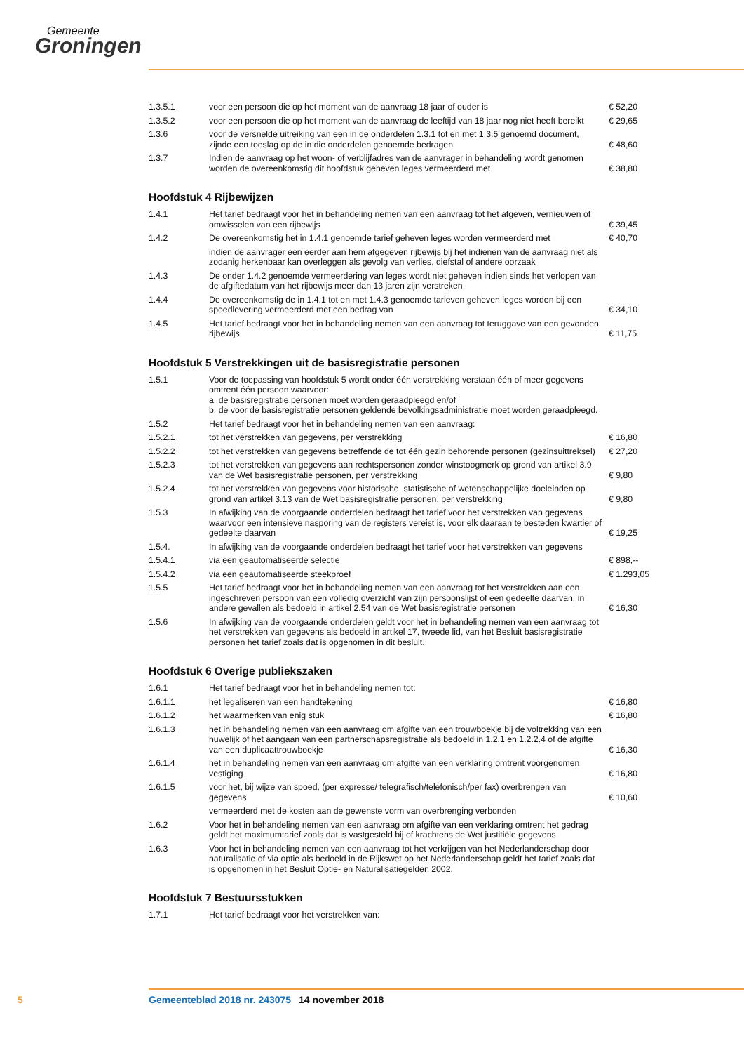Gemeente
Groningen
| 1.3.5.1 | voor een persoon die op het moment van de aanvraag 18 jaar of ouder is | € 52,20 |
| 1.3.5.2 | voor een persoon die op het moment van de aanvraag de leeftijd van 18 jaar nog niet heeft bereikt | € 29,65 |
| 1.3.6 | voor de versnelde uitreiking van een in de onderdelen 1.3.1 tot en met 1.3.5 genoemd document, zijnde een toeslag op de in die onderdelen genoemde bedragen | € 48,60 |
| 1.3.7 | Indien de aanvraag op het woon- of verblijfadres van de aanvrager in behandeling wordt genomen worden de overeenkomstig dit hoofdstuk geheven leges vermeerderd met | € 38,80 |
Hoofdstuk 4 Rijbewijzen
| 1.4.1 | Het tarief bedraagt voor het in behandeling nemen van een aanvraag tot het afgeven, vernieuwen of omwisselen van een rijbewijs | € 39,45 |
| 1.4.2 | De overeenkomstig het in 1.4.1 genoemde tarief geheven leges worden vermeerderd met | € 40,70 |
| | indien de aanvrager een eerder aan hem afgegeven rijbewijs bij het indienen van de aanvraag niet als zodanig herkenbaar kan overleggen als gevolg van verlies, diefstal of andere oorzaak | |
| 1.4.3 | De onder 1.4.2 genoemde vermeerdering van leges wordt niet geheven indien sinds het verlopen van de afgiftedatum van het rijbewijs meer dan 13 jaren zijn verstreken | |
| 1.4.4 | De overeenkomstig de in 1.4.1 tot en met 1.4.3 genoemde tarieven geheven leges worden bij een spoedlevering vermeerderd met een bedrag van | € 34,10 |
| 1.4.5 | Het tarief bedraagt voor het in behandeling nemen van een aanvraag tot teruggave van een gevonden rijbewijs | € 11,75 |
Hoofdstuk 5 Verstrekkingen uit de basisregistratie personen
| 1.5.1 | Voor de toepassing van hoofdstuk 5 wordt onder één verstrekking verstaan één of meer gegevens omtrent één persoon waarvoor: a. de basisregistratie personen moet worden geraadpleegd en/of b. de voor de basisregistratie personen geldende bevolkingsadministratie moet worden geraadpleegd. | |
| 1.5.2 | Het tarief bedraagt voor het in behandeling nemen van een aanvraag: | |
| 1.5.2.1 | tot het verstrekken van gegevens, per verstrekking | € 16,80 |
| 1.5.2.2 | tot het verstrekken van gegevens betreffende de tot één gezin behorende personen (gezinsuittreksel) | € 27,20 |
| 1.5.2.3 | tot het verstrekken van gegevens aan rechtspersonen zonder winstoogmerk op grond van artikel 3.9 van de Wet basisregistratie personen, per verstrekking | € 9,80 |
| 1.5.2.4 | tot het verstrekken van gegevens voor historische, statistische of wetenschappelijke doeleinden op grond van artikel 3.13 van de Wet basisregistratie personen, per verstrekking | € 9,80 |
| 1.5.3 | In afwijking van de voorgaande onderdelen bedraagt het tarief voor het verstrekken van gegevens waarvoor een intensieve nasporing van de registers vereist is, voor elk daaraan te besteden kwartier of gedeelte daarvan | € 19,25 |
| 1.5.4. | In afwijking van de voorgaande onderdelen bedraagt het tarief voor het verstrekken van gegevens | |
| 1.5.4.1 | via een geautomatiseerde selectie | € 898,-- |
| 1.5.4.2 | via een geautomatiseerde steekproef | € 1.293,05 |
| 1.5.5 | Het tarief bedraagt voor het in behandeling nemen van een aanvraag tot het verstrekken aan een ingeschreven persoon van een volledig overzicht van zijn persoonslijst of een gedeelte daarvan, in andere gevallen als bedoeld in artikel 2.54 van de Wet basisregistratie personen | € 16,30 |
| 1.5.6 | In afwijking van de voorgaande onderdelen geldt voor het in behandeling nemen van een aanvraag tot het verstrekken van gegevens als bedoeld in artikel 17, tweede lid, van het Besluit basisregistratie personen het tarief zoals dat is opgenomen in dit besluit. | |
Hoofdstuk 6 Overige publiekszaken
| 1.6.1 | Het tarief bedraagt voor het in behandeling nemen tot: | |
| 1.6.1.1 | het legaliseren van een handtekening | € 16,80 |
| 1.6.1.2 | het waarmerken van enig stuk | € 16,80 |
| 1.6.1.3 | het in behandeling nemen van een aanvraag om afgifte van een trouwboekje bij de voltrekking van een huwelijk of het aangaan van een partnerschapsregistratie als bedoeld in 1.2.1 en 1.2.2.4 of de afgifte van een duplicaattrouwboekje | € 16,30 |
| 1.6.1.4 | het in behandeling nemen van een aanvraag om afgifte van een verklaring omtrent voorgenomen vestiging | € 16,80 |
| 1.6.1.5 | voor het, bij wijze van spoed, (per expresse/ telegrafisch/telefonisch/per fax) overbrengen van gegevens | € 10,60 |
| | vermeerderd met de kosten aan de gewenste vorm van overbrenging verbonden | |
| 1.6.2 | Voor het in behandeling nemen van een aanvraag om afgifte van een verklaring omtrent het gedrag geldt het maximumtarief zoals dat is vastgesteld bij of krachtens de Wet justitiële gegevens | |
| 1.6.3 | Voor het in behandeling nemen van een aanvraag tot het verkrijgen van het Nederlanderschap door naturalisatie of via optie als bedoeld in de Rijkswet op het Nederlanderschap geldt het tarief zoals dat is opgenomen in het Besluit Optie- en Naturalisatiegelden 2002. | |
Hoofdstuk 7 Bestuursstukken
| 1.7.1 | Het tarief bedraagt voor het verstrekken van: | |
5 Gemeenteblad 2018 nr. 243075 14 november 2018